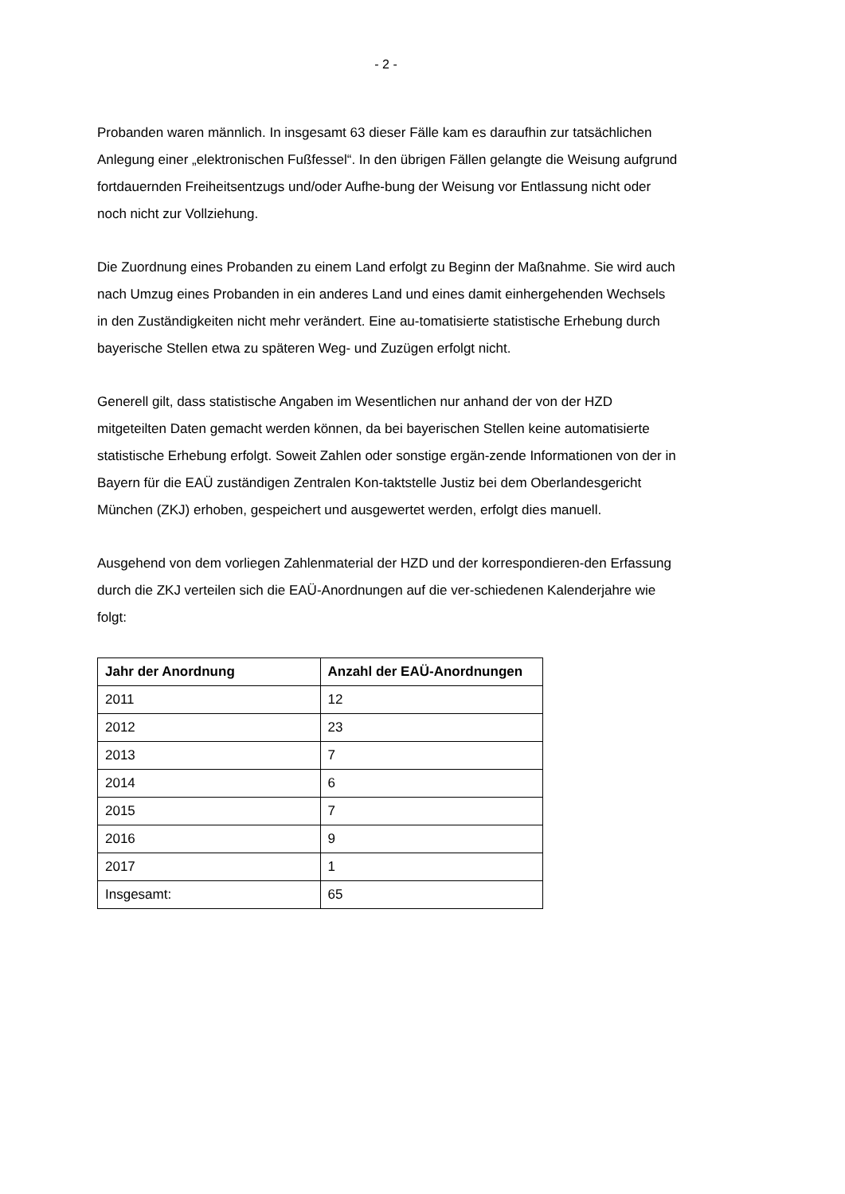- 2 -
Probanden waren männlich. In insgesamt 63 dieser Fälle kam es daraufhin zur tatsächlichen Anlegung einer „elektronischen Fußfessel“. In den übrigen Fällen gelangte die Weisung aufgrund fortdauernden Freiheitsentzugs und/oder Aufhe-bung der Weisung vor Entlassung nicht oder noch nicht zur Vollziehung.
Die Zuordnung eines Probanden zu einem Land erfolgt zu Beginn der Maßnahme. Sie wird auch nach Umzug eines Probanden in ein anderes Land und eines damit einhergehenden Wechsels in den Zuständigkeiten nicht mehr verändert. Eine au-tomatisierte statistische Erhebung durch bayerische Stellen etwa zu späteren Weg- und Zuzügen erfolgt nicht.
Generell gilt, dass statistische Angaben im Wesentlichen nur anhand der von der HZD mitgeteilten Daten gemacht werden können, da bei bayerischen Stellen keine automatisierte statistische Erhebung erfolgt. Soweit Zahlen oder sonstige ergän-zende Informationen von der in Bayern für die EAÜ zuständigen Zentralen Kon-taktstelle Justiz bei dem Oberlandesgericht München (ZKJ) erhoben, gespeichert und ausgewertet werden, erfolgt dies manuell.
Ausgehend von dem vorliegen Zahlenmaterial der HZD und der korrespondieren-den Erfassung durch die ZKJ verteilen sich die EAÜ-Anordnungen auf die ver-schiedenen Kalenderjahre wie folgt:
| Jahr der Anordnung | Anzahl der EAÜ-Anordnungen |
| --- | --- |
| 2011 | 12 |
| 2012 | 23 |
| 2013 | 7 |
| 2014 | 6 |
| 2015 | 7 |
| 2016 | 9 |
| 2017 | 1 |
| Insgesamt: | 65 |